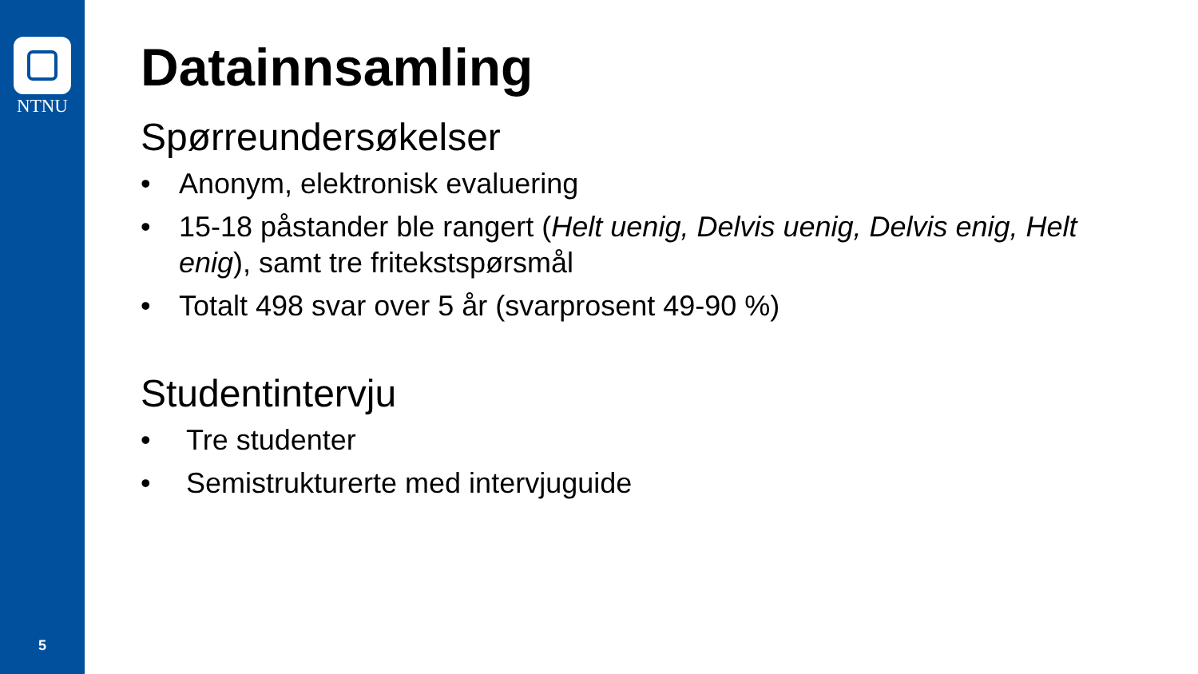NTNU
5
Datainnsamling
Spørreundersøkelser
• Anonym, elektronisk evaluering
• 15-18 påstander ble rangert (Helt uenig, Delvis uenig, Delvis enig, Helt enig), samt tre fritekstspørsmål
• Totalt 498 svar over 5 år (svarprosent 49-90 %)
Studentintervju
• Tre studenter
• Semistrukturerte med intervjuguide